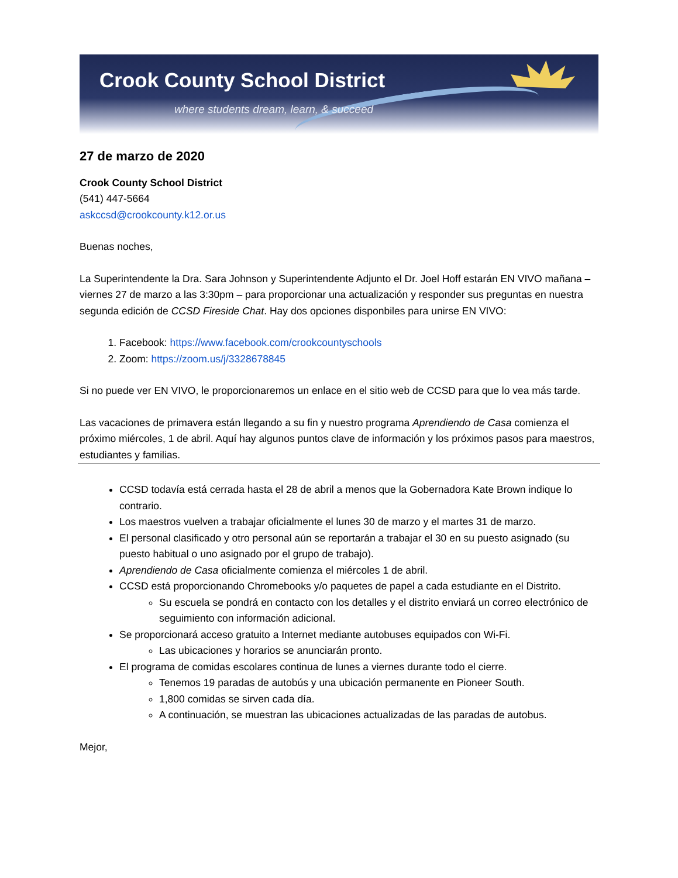Crook County School District
where students dream, learn, & succeed
27 de marzo de 2020
Crook County School District
(541) 447-5664
askccsd@crookcounty.k12.or.us
Buenas noches,
La Superintendente la Dra. Sara Johnson y Superintendente Adjunto el Dr. Joel Hoff estarán EN VIVO mañana – viernes 27 de marzo a las 3:30pm – para proporcionar una actualización y responder sus preguntas en nuestra segunda edición de CCSD Fireside Chat. Hay dos opciones disponbiles para unirse EN VIVO:
1. Facebook: https://www.facebook.com/crookcountyschools
2. Zoom: https://zoom.us/j/3328678845
Si no puede ver EN VIVO, le proporcionaremos un enlace en el sitio web de CCSD para que lo vea más tarde.
Las vacaciones de primavera están llegando a su fin y nuestro programa Aprendiendo de Casa comienza el próximo miércoles, 1 de abril. Aquí hay algunos puntos clave de información y los próximos pasos para maestros, estudiantes y familias.
CCSD todavía está cerrada hasta el 28 de abril a menos que la Gobernadora Kate Brown indique lo contrario.
Los maestros vuelven a trabajar oficialmente el lunes 30 de marzo y el martes 31 de marzo.
El personal clasificado y otro personal aún se reportarán a trabajar el 30 en su puesto asignado (su puesto habitual o uno asignado por el grupo de trabajo).
Aprendiendo de Casa oficialmente comienza el miércoles 1 de abril.
CCSD está proporcionando Chromebooks y/o paquetes de papel a cada estudiante en el Distrito.
Su escuela se pondrá en contacto con los detalles y el distrito enviará un correo electrónico de seguimiento con información adicional.
Se proporcionará acceso gratuito a Internet mediante autobuses equipados con Wi-Fi.
Las ubicaciones y horarios se anunciarán pronto.
El programa de comidas escolares continua de lunes a viernes durante todo el cierre.
Tenemos 19 paradas de autobús y una ubicación permanente en Pioneer South.
1,800 comidas se sirven cada día.
A continuación, se muestran las ubicaciones actualizadas de las paradas de autobus.
Mejor,